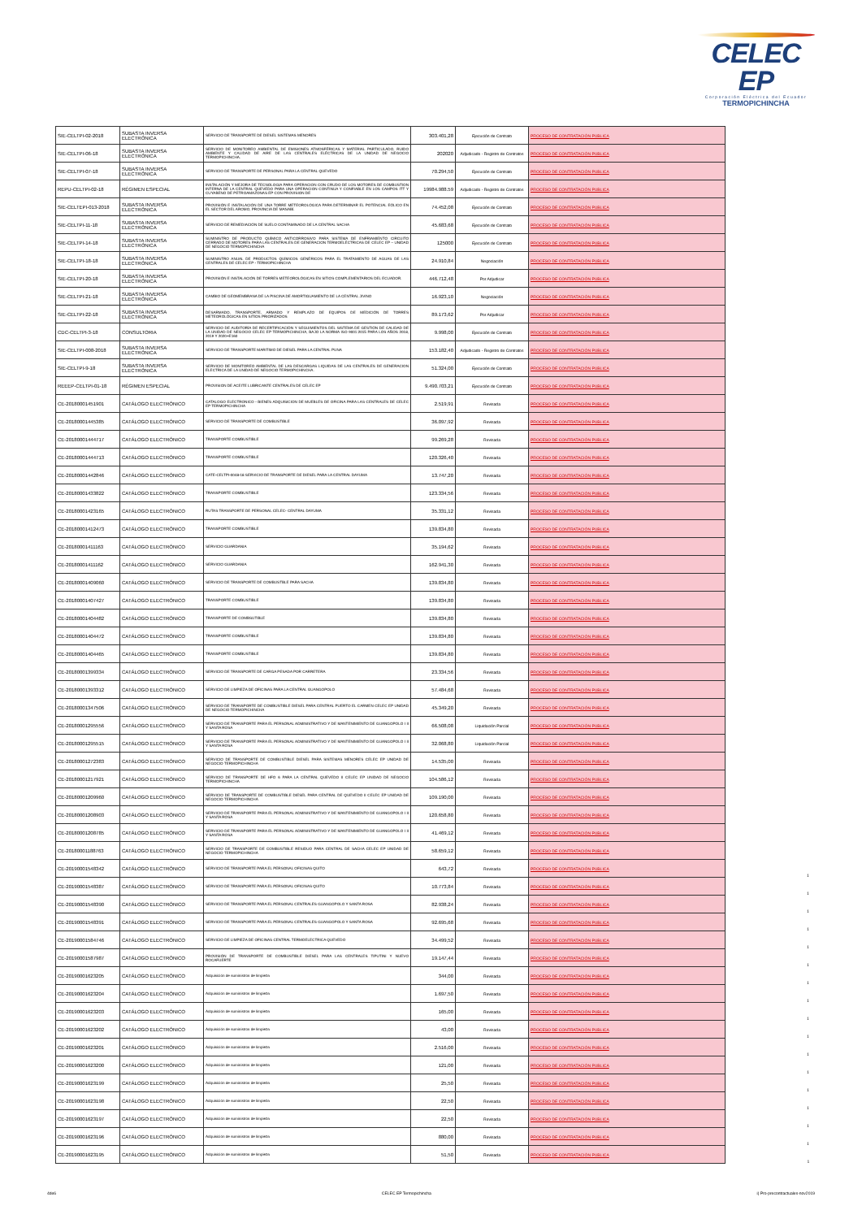CELEC EP
Corporación Eléctrica del Ecuador
TERMOPICHINCHA
| SIE-CELTPI-02-2018 | SUBASTA INVERSA ELECTRÓNICA | SERVICIO DE TRANSPORTE DE DIESEL SISTEMAS MENORES | 303.401,28 | Ejecución de Contrato | PROCESO DE CONTRATACIÓN PUBLICA | |
| SIE-CELTPI-06-18 | SUBASTA INVERSA ELECTRÓNICA | SERVICIO DE MONITOREO AMBIENTAL DE EMISIONES ATMOSFÉRICAS Y MATERIAL PARTICULADO, RUIDO AMBIENTE Y CALIDAD DE AIRE DE LAS CENTRALES ELÉCTRICAS DE LA UNIDAD DE NEGOCIO TERMOPICHINCHA. | 202020 | Adjudicado - Registro de Contratos | PROCESO DE CONTRATACIÓN PUBLICA | |
| SIE-CELTPI-07-18 | SUBASTA INVERSA ELECTRÓNICA | SERVICIO DE TRANSPORTE DE PERSONAL PARA LA CENTRAL QUEVEDO | 70.294,50 | Ejecución de Contrato | PROCESO DE CONTRATACIÓN PUBLICA | |
| REPU-CELTPI-02-18 | RÉGIMEN ESPECIAL | INSTALACIÓN Y MEJORA DE TECNOLOGIA PARA OPERACION CON CRUDO DE LOS MOTORES DE COMBUSTION INTERNA DE LA CENTRAL QUEVEDO PARA UNA OPERACION CONTINUA Y CONFIABLE EN LOS CAMPOS ITT Y CUYABENO DE PETROAMAZONAS EP CON PROVISION DE | 19984.988.59 | Adjudicado - Registro de Contratos | PROCESO DE CONTRATACIÓN PUBLICA | |
| SIE-CELTEPI-013-2018 | SUBASTA INVERSA ELECTRÓNICA | PROVISIÓN E INSTALACIÓN DE UNA TORRE METEOROLÓGICA PARA DETERMINAR EL POTENCIAL EÓLICO EN EL SECTOR DEL AROMO, PROVINCIA DE MANABÍ. | 74.452,08 | Ejecución de Contrato | PROCESO DE CONTRATACIÓN PUBLICA | |
| SIE-CELTPI-11-18 | SUBASTA INVERSA ELECTRÓNICA | SERVICIO DE REMEDIACIÓN DE SUELO CONTAMINADO DE LA CENTRAL SACHA | 45.683,68 | Ejecución de Contrato | PROCESO DE CONTRATACIÓN PUBLICA | |
| SIE-CELTPI-14-18 | SUBASTA INVERSA ELECTRÓNICA | SUMINISTRO DE PRODUCTO QUÍMICO ANTICORROSIVO PARA SISTEMA DE ENFRIAMIENTO CIRCUITO CERRADO DE MOTORES PARA LAS CENTRALES DE GENERACION TERMOELÉCTRICAS DE CELEC EP – UNIDAD DE NEGOCIO TERMOPICHINCHA | 125000 | Ejecución de Contrato | PROCESO DE CONTRATACIÓN PUBLICA | |
| SIE-CELTPI-18-18 | SUBASTA INVERSA ELECTRÓNICA | SUMINISTRO ANUAL DE PRODUCTOS QUÍMICOS GENÉRICOS PARA EL TRATAMIENTO DE AGUAS DE LAS CENTRALES DE CELEC EP - TERMOPICHINCHA | 24.910,84 | Negociación | PROCESO DE CONTRATACIÓN PUBLICA | |
| SIE-CELTPI-20-18 | SUBASTA INVERSA ELECTRÓNICA | PROVISIÓN E INSTALACIÓN DE TORRES METEOROLÓGICAS EN SITIOS COMPLEMENTARIOS DEL ECUADOR. | 446.712,48 | Por Adjudicar | PROCESO DE CONTRATACIÓN PUBLICA | |
| SIE-CELTPI-21-18 | SUBASTA INVERSA ELECTRÓNICA | CAMBIO DE GEOMEMBRANA DE LA PISCINA DE AMORTIGUAMIENTO DE LA CENTRAL JIVINO | 16.923,10 | Negociación | PROCESO DE CONTRATACIÓN PUBLICA | |
| SIE-CELTPI-22-18 | SUBASTA INVERSA ELECTRÓNICA | DESARMADO, TRANSPORTE, ARMADO Y REMPLAZO DE EQUIPOS DE MEDICIÓN DE TORRES METEOROLÓGICAS EN SITIOS PRIORIZADOS | 89.173,62 | Por Adjudicar | PROCESO DE CONTRATACIÓN PUBLICA | |
| CDC-CELTPI-3-18 | CONSULTORIA | SERVICIO DE AUDITORÍA DE RECERTIFICACIÓN Y SEGUIMIENTOS DEL SISTEMA DE GESTIÓN DE CALIDAD DE LA UNIDAD DE NEGOCIO CELEC EP TERMOPICHINCHA, BAJO LA NORMA ISO 9001:2015 PARA LOS AÑOS 2018, 2019 Y 2020+E160 | 9.998,00 | Ejecución de Contrato | PROCESO DE CONTRATACIÓN PUBLICA | |
| SIE-CELTPI-008-2018 | SUBASTA INVERSA ELECTRÓNICA | SERVICIO DE TRANSPORTE MARITIMO DE DIESEL PARA LA CENTRAL PUNA | 153.182,40 | Adjudicado - Registro de Contratos | PROCESO DE CONTRATACIÓN PUBLICA | |
| SIE-CELTPI-9-18 | SUBASTA INVERSA ELECTRÓNICA | SERVICIO DE MONITOREO AMBIENTAL DE LAS DESCARGAS LIQUIDAS DE LAS CENTRALES DE GENERACION ELECTRICA DE LA UNIDAD DE NEGOCIO TERMOPICHINCHA. | 51.324,00 | Ejecución de Contrato | PROCESO DE CONTRATACIÓN PUBLICA | |
| REEEP-CELTPI-01-18 | RÉGIMEN ESPECIAL | PROVISION DE ACEITE LUBRICANTE CENTRALES DE CELEC EP | 9.490.703,21 | Ejecución de Contrato | PROCESO DE CONTRATACIÓN PUBLICA | |
| CE-20180001451901 | CATÁLOGO ELECTRÓNICO | CATALOGO ELECTRONICO - BIENES ADQUISICION DE MUEBLES DE OFICINA PARA LAS CENTRALES DE CELEC EP TERMOPICHINCHA | 2.519,91 | Revisada | PROCESO DE CONTRATACIÓN PUBLICA | |
| CE-20180001445385 | CATÁLOGO ELECTRÓNICO | SERVICIO DE TRANSPORTE DE COMBUSTIBLE | 36.097,92 | Revisada | PROCESO DE CONTRATACIÓN PUBLICA | |
| CE-20180001444717 | CATÁLOGO ELECTRÓNICO | TRANSPORTE COMBUSTIBLE | 99.269,28 | Revisada | PROCESO DE CONTRATACIÓN PUBLICA | |
| CE-20180001444713 | CATÁLOGO ELECTRÓNICO | TRANSPORTE COMBUSTIBLE | 120.326,40 | Revisada | PROCESO DE CONTRATACIÓN PUBLICA | |
| CE-20180001442846 | CATÁLOGO ELECTRÓNICO | CATE-CELTPI-0048-18 SERVICIO DE TRANSPORTE DE DIESEL PARA LA CENTRAL DAYUMA | 13.747,20 | Revisada | PROCESO DE CONTRATACIÓN PUBLICA | |
| CE-20180001433822 | CATÁLOGO ELECTRÓNICO | TRANSPORTE COMBUSTIBLE | 123.334,56 | Revisada | PROCESO DE CONTRATACIÓN PUBLICA | |
| CE-20180001423165 | CATÁLOGO ELECTRÓNICO | RUTAS TRANSPORTE DE PERSONAL CELEC- CENTRAL DAYUMA | 35.331,12 | Revisada | PROCESO DE CONTRATACIÓN PUBLICA | |
| CE-20180001412473 | CATÁLOGO ELECTRÓNICO | TRANSPORTE COMBUSTIBLE | 139.834,80 | Revisada | PROCESO DE CONTRATACIÓN PUBLICA | |
| CE-20180001411163 | CATÁLOGO ELECTRÓNICO | SERVICIO GUARDANIA | 35.194,62 | Revisada | PROCESO DE CONTRATACIÓN PUBLICA | |
| CE-20180001411162 | CATÁLOGO ELECTRÓNICO | SERVICIO GUARDANIA | 162.941,30 | Revisada | PROCESO DE CONTRATACIÓN PUBLICA | |
| CE-20180001409060 | CATÁLOGO ELECTRÓNICO | SERVICIO DE TRANSPORTE DE COMBUSTBLE PARA SACHA | 139.834,80 | Revisada | PROCESO DE CONTRATACIÓN PUBLICA | |
| CE-20180001407427 | CATÁLOGO ELECTRÓNICO | TRANSPORTE COMBUSTIBLE | 139.834,80 | Revisada | PROCESO DE CONTRATACIÓN PUBLICA | |
| CE-20180001404482 | CATÁLOGO ELECTRÓNICO | TRANSPORTE DE COMBSUTIBLE | 139.834,80 | Revisada | PROCESO DE CONTRATACIÓN PUBLICA | |
| CE-20180001404472 | CATÁLOGO ELECTRÓNICO | TRANSPORTE COMBUSTIBLE | 139.834,80 | Revisada | PROCESO DE CONTRATACIÓN PUBLICA | |
| CE-20180001404465 | CATÁLOGO ELECTRÓNICO | TRANSPORTE COMBUSTIBLE | 139.834,80 | Revisada | PROCESO DE CONTRATACIÓN PUBLICA | |
| CE-20180001399334 | CATÁLOGO ELECTRÓNICO | SERVICIO DE TRANSPORTE DE CARGA PESADA POR CARRETERA | 23.334,56 | Revisada | PROCESO DE CONTRATACIÓN PUBLICA | |
| CE-20180001393312 | CATÁLOGO ELECTRÓNICO | SERVICIO DE LIMPIEZA DE OFICINAS PARA LA CENTRAL GUANGOPOLO | 57.484,68 | Revisada | PROCESO DE CONTRATACIÓN PUBLICA | |
| CE-20180001347506 | CATÁLOGO ELECTRÓNICO | SERVICIO DE TRANSPORTE DE COMBUSTIBLE DIESEL PARA CENTRAL PUERTO EL CARMEN CELEC EP UNIDAD DE NEGOCIO TERMOPICHINCHA | 45.349,20 | Revisada | PROCESO DE CONTRATACIÓN PUBLICA | |
| CE-20180001295556 | CATÁLOGO ELECTRÓNICO | SERVICIO DE TRANSPORTE PARA EL PERSONAL ADMINISTRATIVO Y DE MANTENIMIENTO DE GUANGOPOLO I II Y SANTA ROSA | 66.508,08 | Liquidación Parcial | PROCESO DE CONTRATACIÓN PUBLICA | |
| CE-20180001295515 | CATÁLOGO ELECTRÓNICO | SERVICIO DE TRANSPORTE PARA EL PERSONAL ADMINISTRATIVO Y DE MANTENIMIENTO DE GUANGOPOLO I II Y SANTA ROSA | 32.068,80 | Liquidación Parcial | PROCESO DE CONTRATACIÓN PUBLICA | |
| CE-20180001272383 | CATÁLOGO ELECTRÓNICO | SERVICIO DE TRANSPORTE DE COMBUSTIBLE DIESEL PARA SISTEMAS MENORES CELEC EP UNIDAD DE NEGOCIO TERMOPICHINCHA | 14.535,00 | Revisada | PROCESO DE CONTRATACIÓN PUBLICA | |
| CE-20180001217921 | CATÁLOGO ELECTRÓNICO | SERVICIO DE TRANSPORTE DE HFO 6 PARA LA CENTRAL QUEVEDO II CELEC EP UNIDAD DE NEGOCIO TERMOPICHINCHA | 104.586,12 | Revisada | PROCESO DE CONTRATACIÓN PUBLICA | |
| CE-20180001209960 | CATÁLOGO ELECTRÓNICO | SERVICIO DE TRANSPORTE DE COMBUSTIBLE DIESEL PARA CENTRAL DE QUEVEDO II CELEC EP UNIDAD DE NEGOCIO TERMOPICHINCHA | 109.190,00 | Revisada | PROCESO DE CONTRATACIÓN PUBLICA | |
| CE-20180001208903 | CATÁLOGO ELECTRÓNICO | SERVICIO DE TRANSPORTE PARA EL PERSONAL ADMINISTRATIVO Y DE MANTENIMIENTO DE GUANGOPOLO I II Y SANTA ROSA | 120.658,80 | Revisada | PROCESO DE CONTRATACIÓN PUBLICA | |
| CE-20180001208785 | CATÁLOGO ELECTRÓNICO | SERVICIO DE TRANSPORTE PARA EL PERSONAL ADMINISTRATIVO Y DE MANTENIMIENTO DE GUANGOPOLO I II Y SANTA ROSA | 41.469,12 | Revisada | PROCESO DE CONTRATACIÓN PUBLICA | |
| CE-20180001188763 | CATÁLOGO ELECTRÓNICO | SERVICIO DE TRANSPORTE DE COMBUSTIBLE RESIDUO PARA CENTRAL DE SACHA CELEC EP UNIDAD DE NEGOCIO TERMOPICHINCHA | 58.659,12 | Revisada | PROCESO DE CONTRATACIÓN PUBLICA | |
| CE-20190001548342 | CATÁLOGO ELECTRÓNICO | SERVICIO DE TRANSPORTE PARA EL PERSONAL OFICINAS QUITO | 643,72 | Revisada | PROCESO DE CONTRATACIÓN PUBLICA | 1 |
| CE-20190001548387 | CATÁLOGO ELECTRÓNICO | SERVICIO DE TRANSPORTE PARA EL PERSONAL OFICINAS QUITO | 10.773,84 | Revisada | PROCESO DE CONTRATACIÓN PUBLICA | 1 |
| CE-20190001548390 | CATÁLOGO ELECTRÓNICO | SERVICIO DE TRANSPORTE PARA EL PERSONAL CENTRALES GUANGOPOLO Y SANTA ROSA | 82.938,24 | Revisada | PROCESO DE CONTRATACIÓN PUBLICA | 1 |
| CE-20190001548391 | CATÁLOGO ELECTRÓNICO | SERVICIO DE TRANSPORTE PARA EL PERSONAL CENTRALES GUANGOPOLO Y SANTA ROSA | 92.695,68 | Revisada | PROCESO DE CONTRATACIÓN PUBLICA | 1 |
| CE-20190001584746 | CATÁLOGO ELECTRÓNICO | SERVICIO DE LIMPIEZA DE OFICINAS CENTRAL TERMOELECTRICA QUEVEDO | 34.499,52 | Revisada | PROCESO DE CONTRATACIÓN PUBLICA | 1 |
| CE-20190001587987 | CATÁLOGO ELECTRÓNICO | PROVISIÓN DE TRANSPORTE DE COMBUSTIBLE DIESEL PARA LAS CENTRALES TIPUTINI Y NUEVO ROCAFUERTE | 19.147,44 | Revisada | PROCESO DE CONTRATACIÓN PUBLICA | 1 |
| CE-20190001623205 | CATÁLOGO ELECTRÓNICO | Adquisición de suministros de limpieza | 344,00 | Revisada | PROCESO DE CONTRATACIÓN PUBLICA | 1 |
| CE-20190001623204 | CATÁLOGO ELECTRÓNICO | Adquisición de suministros de limpieza | 1.697,50 | Revisada | PROCESO DE CONTRATACIÓN PUBLICA | 1 |
| CE-20190001623203 | CATÁLOGO ELECTRÓNICO | Adquisición de suministros de limpieza | 165,00 | Revisada | PROCESO DE CONTRATACIÓN PUBLICA | 1 |
| CE-20190001623202 | CATÁLOGO ELECTRÓNICO | Adquisición de suministros de limpieza | 43,00 | Revisada | PROCESO DE CONTRATACIÓN PUBLICA | 1 |
| CE-20190001623201 | CATÁLOGO ELECTRÓNICO | Adquisición de suministros de limpieza | 2.516,00 | Revisada | PROCESO DE CONTRATACIÓN PUBLICA | 1 |
| CE-20190001623200 | CATÁLOGO ELECTRÓNICO | Adquisición de suministros de limpieza | 121,00 | Revisada | PROCESO DE CONTRATACIÓN PUBLICA | 1 |
| CE-20190001623199 | CATÁLOGO ELECTRÓNICO | Adquisición de suministros de limpieza | 25,50 | Revisada | PROCESO DE CONTRATACIÓN PUBLICA | 1 |
| CE-20190001623198 | CATÁLOGO ELECTRÓNICO | Adquisición de suministros de limpieza | 22,50 | Revisada | PROCESO DE CONTRATACIÓN PUBLICA | 1 |
| CE-20190001623197 | CATÁLOGO ELECTRÓNICO | Adquisición de suministros de limpieza | 22,50 | Revisada | PROCESO DE CONTRATACIÓN PUBLICA | 1 |
| CE-20190001623196 | CATÁLOGO ELECTRÓNICO | Adquisición de suministros de limpieza | 880,00 | Revisada | PROCESO DE CONTRATACIÓN PUBLICA | 1 |
| CE-20190001623195 | CATÁLOGO ELECTRÓNICO | Adquisición de suministros de limpieza | 51,50 | Revisada | PROCESO DE CONTRATACIÓN PUBLICA | 1 |
4de6 CELEC EP Termopichincha i) Pro-precontractuales-nov2019